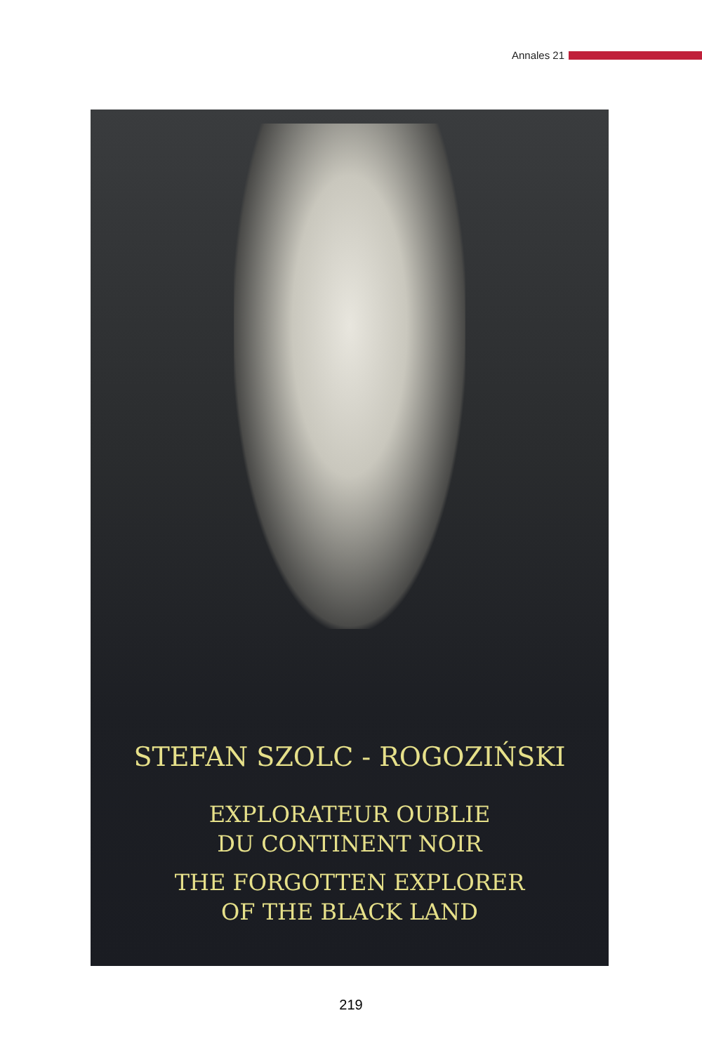Annales 21
STEFAN SZOLC - ROGOZIŃSKI
EXPLORATEUR OUBLIE
DU CONTINENT NOIR
THE FORGOTTEN EXPLORER
OF THE BLACK LAND
219